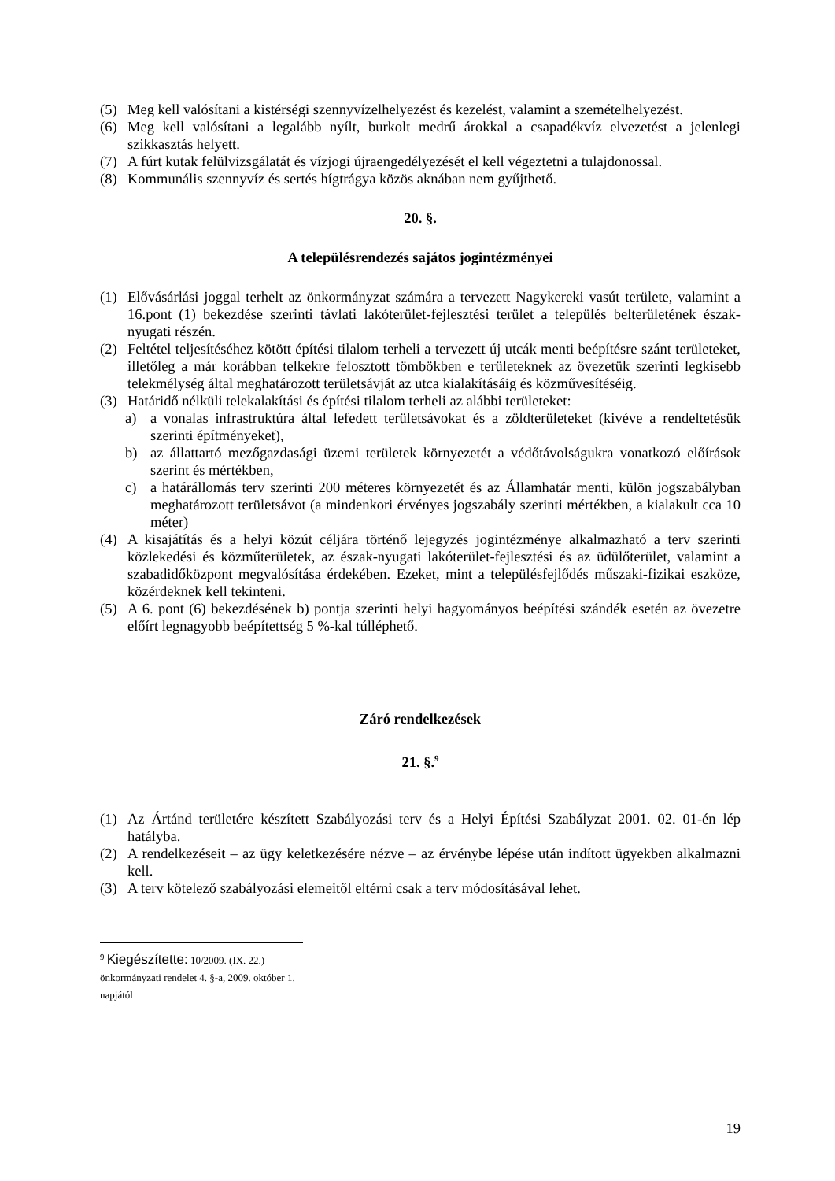(5) Meg kell valósítani a kistérségi szennyvízelhelyezést és kezelést, valamint a szemételhelyezést.
(6) Meg kell valósítani a legalább nyílt, burkolt medrű árokkal a csapadékvíz elvezetést a jelenlegi szikkasztás helyett.
(7) A fúrt kutak felülvizsgálatát és vízjogi újraengedélyezését el kell végeztetni a tulajdonossal.
(8) Kommunális szennyvíz és sertés hígtrágya közös aknában nem gyűjthető.
20. §.
A településrendezés sajátos jogintézményei
(1) Elővásárlási joggal terhelt az önkormányzat számára a tervezett Nagykereki vasút területe, valamint a 16.pont (1) bekezdése szerinti távlati lakóterület-fejlesztési terület a település belterületének észak-nyugati részén.
(2) Feltétel teljesítéséhez kötött építési tilalom terheli a tervezett új utcák menti beépítésre szánt területeket, illetőleg a már korábban telkekre felosztott tömbökben e területeknek az övezetük szerinti legkisebb telekmélység által meghatározott területsávját az utca kialakításáig és közművesítéséig.
(3) Határidő nélküli telekalakítási és építési tilalom terheli az alábbi területeket:
a) a vonalas infrastruktúra által lefedett területsávokat és a zöldterületeket (kivéve a rendeltetésük szerinti építményeket),
b) az állattartó mezőgazdasági üzemi területek környezetét a védőtávolságukra vonatkozó előírások szerint és mértékben,
c) a határállomás terv szerinti 200 méteres környezetét és az Államhatár menti, külön jogszabályban meghatározott területsávot (a mindenkori érvényes jogszabály szerinti mértékben, a kialakult cca 10 méter)
(4) A kisajátítás és a helyi közút céljára történő lejegyzés jogintézménye alkalmazható a terv szerinti közlekedési és közműterületek, az észak-nyugati lakóterület-fejlesztési és az üdülőterület, valamint a szabadidőközpont megvalósítása érdekében. Ezeket, mint a településfejlődés műszaki-fizikai eszköze, közérdeknek kell tekinteni.
(5) A 6. pont (6) bekezdésének b) pontja szerinti helyi hagyományos beépítési szándék esetén az övezetre előírt legnagyobb beépítettség 5 %-kal túlléphető.
Záró rendelkezések
21. §.<sup>9</sup>
(1) Az Ártánd területére készített Szabályozási terv és a Helyi Építési Szabályzat 2001. 02. 01-én lép hatályba.
(2) A rendelkezéseit – az ügy keletkezésére nézve – az érvénybe lépése után indított ügyekben alkalmazni kell.
(3) A terv kötelező szabályozási elemeitől eltérni csak a terv módosításával lehet.
<sup>9</sup> Kiegészítette: 10/2009. (IX. 22.) önkormányzati rendelet 4. §-a, 2009. október 1. napjától
19